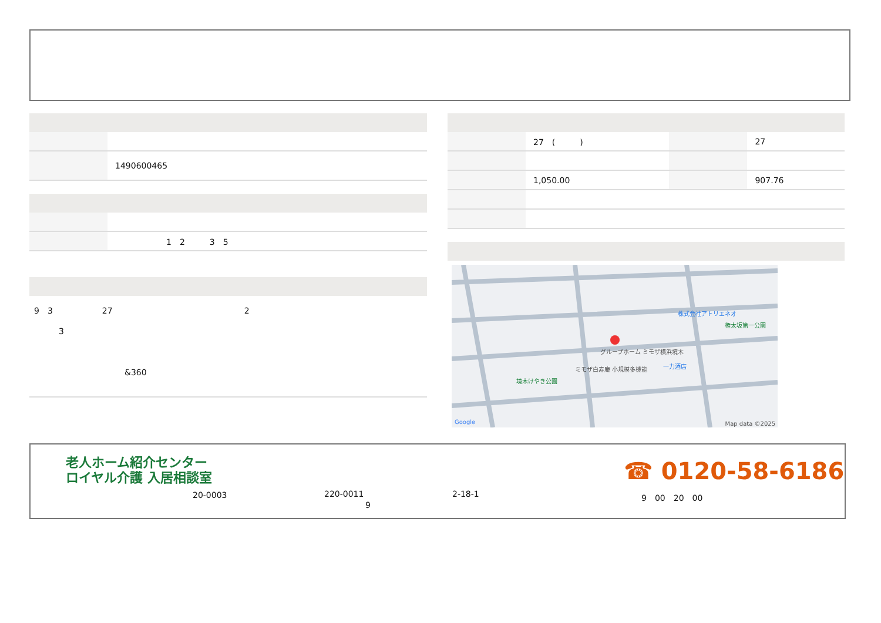| | 1490600465 |
| | 1 2 3 5 |
9　3　　　　　　27　　　　　　　　　　　　　　　　2
　　　3
　　　　　　　　　　　&360
| | 27 ( ) | | 27 |
| | 1,050.00 | | 907.76 |
株式会社アトリエネオ
権太坂第一公園
グループホーム ミモザ横浜境木
ミモザ白寿庵 小規模多機能 一力酒店
境木けやき公園
Google Map data ©2025
老人ホーム紹介センター
ロイヤル介護 入居相談室
20-0003
220-0011
　　　　　9
2-18-1
☎ 0120-58-6186
9　00　20　00